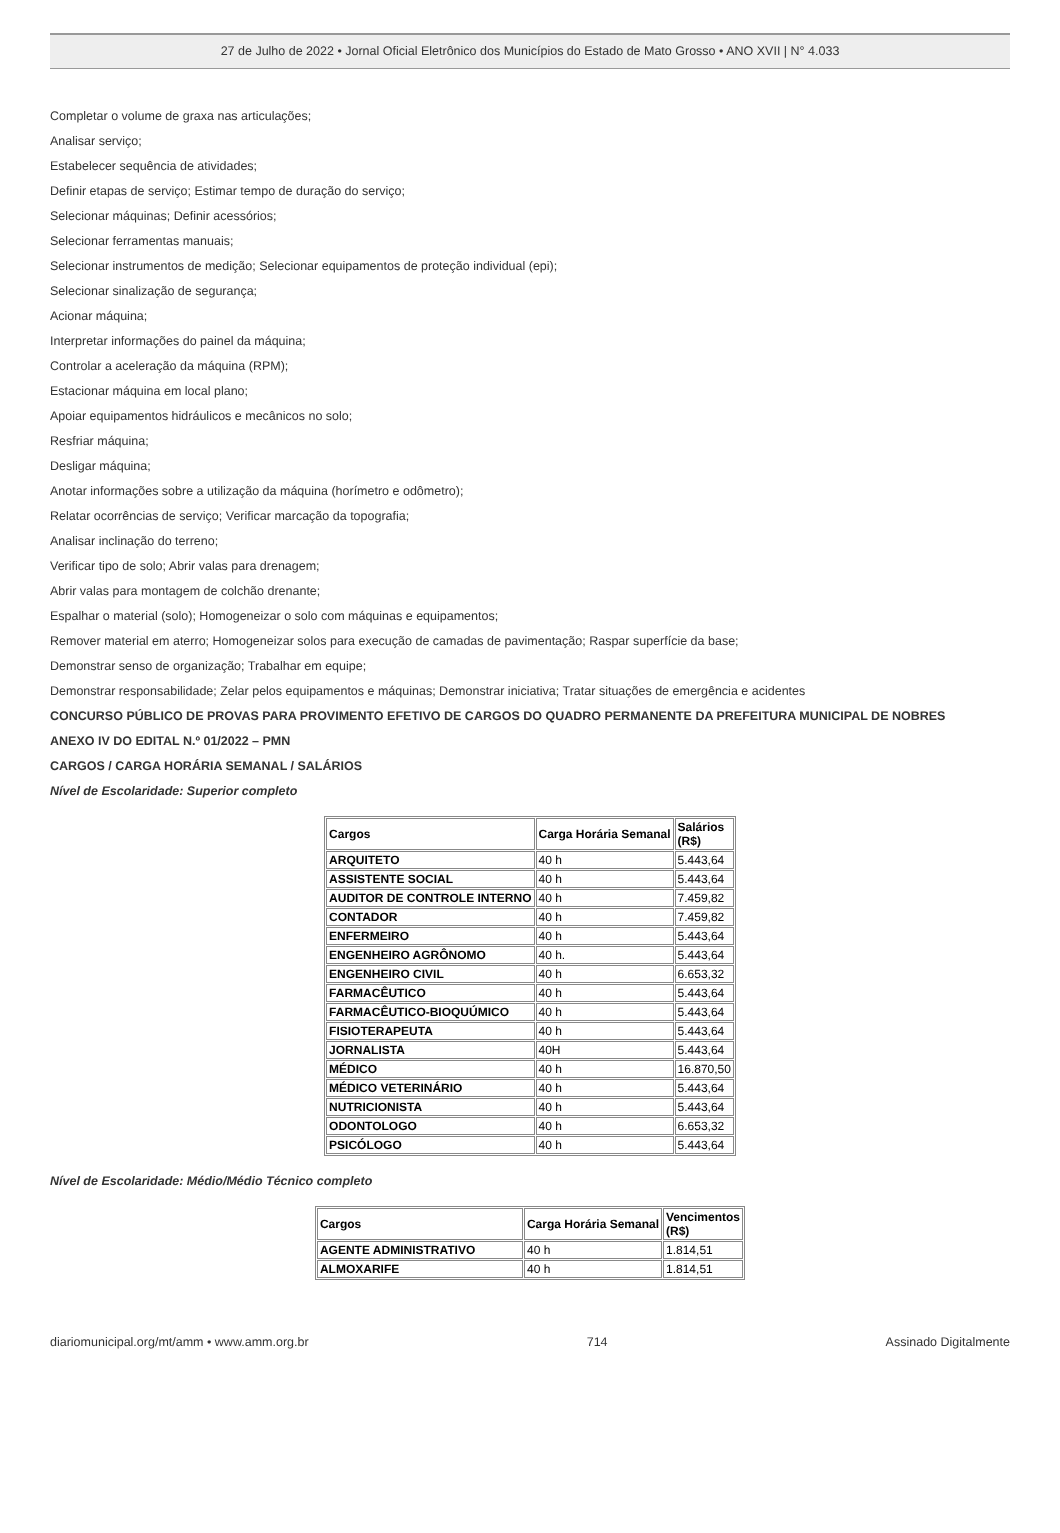27 de Julho de 2022 • Jornal Oficial Eletrônico dos Municípios do Estado de Mato Grosso • ANO XVII | N° 4.033
Completar o volume de graxa nas articulações;
Analisar serviço;
Estabelecer sequência de atividades;
Definir etapas de serviço; Estimar tempo de duração do serviço;
Selecionar máquinas; Definir acessórios;
Selecionar ferramentas manuais;
Selecionar instrumentos de medição; Selecionar equipamentos de proteção individual (epi);
Selecionar sinalização de segurança;
Acionar máquina;
Interpretar informações do painel da máquina;
Controlar a aceleração da máquina (RPM);
Estacionar máquina em local plano;
Apoiar equipamentos hidráulicos e mecânicos no solo;
Resfriar máquina;
Desligar máquina;
Anotar informações sobre a utilização da máquina (horímetro e odômetro);
Relatar ocorrências de serviço; Verificar marcação da topografia;
Analisar inclinação do terreno;
Verificar tipo de solo; Abrir valas para drenagem;
Abrir valas para montagem de colchão drenante;
Espalhar o material (solo); Homogeneizar o solo com máquinas e equipamentos;
Remover material em aterro; Homogeneizar solos para execução de camadas de pavimentação; Raspar superfície da base;
Demonstrar senso de organização; Trabalhar em equipe;
Demonstrar responsabilidade; Zelar pelos equipamentos e máquinas; Demonstrar iniciativa; Tratar situações de emergência e acidentes
CONCURSO PÚBLICO DE PROVAS PARA PROVIMENTO EFETIVO DE CARGOS DO QUADRO PERMANENTE DA PREFEITURA MUNICIPAL DE NOBRES
ANEXO IV DO EDITAL N.º 01/2022 – PMN
CARGOS / CARGA HORÁRIA SEMANAL / SALÁRIOS
Nível de Escolaridade: Superior completo
| Cargos | Carga Horária Semanal | Salários (R$) |
| --- | --- | --- |
| ARQUITETO | 40 h | 5.443,64 |
| ASSISTENTE SOCIAL | 40 h | 5.443,64 |
| AUDITOR DE CONTROLE INTERNO | 40 h | 7.459,82 |
| CONTADOR | 40 h | 7.459,82 |
| ENFERMEIRO | 40 h | 5.443,64 |
| ENGENHEIRO AGRÔNOMO | 40 h. | 5.443,64 |
| ENGENHEIRO CIVIL | 40 h | 6.653,32 |
| FARMACÊUTICO | 40 h | 5.443,64 |
| FARMACÊUTICO-BIOQUÚMICO | 40 h | 5.443,64 |
| FISIOTERAPEUTA | 40 h | 5.443,64 |
| JORNALISTA | 40H | 5.443,64 |
| MÉDICO | 40 h | 16.870,50 |
| MÉDICO VETERINÁRIO | 40 h | 5.443,64 |
| NUTRICIONISTA | 40 h | 5.443,64 |
| ODONTOLOGO | 40 h | 6.653,32 |
| PSICÓLOGO | 40 h | 5.443,64 |
Nível de Escolaridade: Médio/Médio Técnico completo
| Cargos | Carga Horária Semanal | Vencimentos (R$) |
| --- | --- | --- |
| AGENTE ADMINISTRATIVO | 40 h | 1.814,51 |
| ALMOXARIFE | 40 h | 1.814,51 |
diariomunicipal.org/mt/amm • www.amm.org.br 714 Assinado Digitalmente